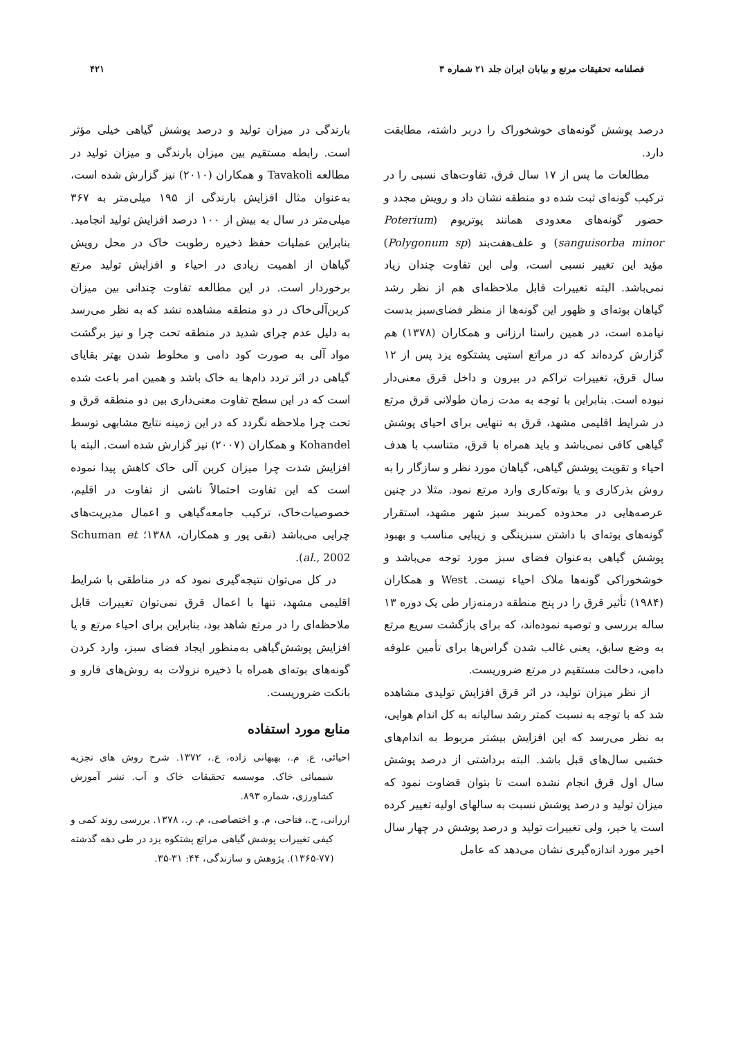فصلنامه تحقیقات مرتع و بیابان ایران جلد ۲۱ شماره ۳ ۴۲۱
درصد پوشش گونه‌های خوشخوراک را دربر داشته، مطابقت دارد.
مطالعات ما پس از ۱۷ سال قرق، تفاوت‌های نسبی را در ترکیب گونه‌ای ثبت شده دو منطقه نشان داد و رویش مجدد و حضور گونه‌های معدودی همانند پوتریوم (Poterium sanguisorba minor) و علف‌هفت‌بند (Polygonum sp) مؤید این تغییر نسبی است، ولی این تفاوت چندان زیاد نمی‌باشد. البته تغییرات قابل ملاحظه‌ای هم از نظر رشد گیاهان بوته‌ای و ظهور این گونه‌ها از منظر فضای‌سبز بدست نیامده است، در همین راستا ارزانی و همکاران (۱۳۷۸) هم گزارش کرده‌اند که در مراتع استپی پشتکوه یزد پس از ۱۲ سال قرق، تغییرات تراکم در بیرون و داخل قرق معنی‌دار نبوده است. بنابراین با توجه به مدت زمان طولانی قرق مرتع در شرایط اقلیمی مشهد، قرق به تنهایی برای احیای پوشش گیاهی کافی نمی‌باشد و باید همراه با قرق، متناسب با هدف احیاء و تقویت پوشش گیاهی، گیاهان مورد نظر و سازگار را به روش بذرکاری و یا بوته‌کاری وارد مرتع نمود. مثلا در چنین عرصه‌هایی در محدوده کمربند سبز شهر مشهد، استقرار گونه‌های بوته‌ای با داشتن سبزینگی و زیبایی مناسب و بهبود پوشش گیاهی به‌عنوان فضای سبز مورد توجه می‌باشد و خوشخوراکی گونه‌ها ملاک احیاء نیست. West و همکاران (۱۹۸۴) تأثیر قرق را در پنج منطقه درمنه‌زار طی یک دوره ۱۳ ساله بررسی و توصیه نموده‌اند، که برای بازگشت سریع مرتع به وضع سابق، یعنی غالب شدن گراس‌ها برای تأمین علوفه دامی، دخالت مستقیم در مرتع ضروریست.
از نظر میزان تولید، در اثر قرق افزایش تولیدی مشاهده شد که با توجه به نسبت کمتر رشد سالیانه به کل اندام هوایی، به نظر می‌رسد که این افزایش بیشتر مربوط به اندام‌های خشبی سال‌های قبل باشد. البته برداشتی از درصد پوشش سال اول قرق انجام نشده است تا بتوان قضاوت نمود که میزان تولید و درصد پوشش نسبت به سالهای اولیه تغییر کرده است یا خیر، ولی تغییرات تولید و درصد پوشش در چهار سال اخیر مورد اندازه‌گیری نشان می‌دهد که عامل
بارندگی در میزان تولید و درصد پوشش گیاهی خیلی مؤثر است. رابطه مستقیم بین میزان بارندگی و میزان تولید در مطالعه Tavakoli و همکاران (۲۰۱۰) نیز گزارش شده است، به‌عنوان مثال افزایش بارندگی از ۱۹۵ میلی‌متر به ۳۶۷ میلی‌متر در سال به بیش از ۱۰۰ درصد افزایش تولید انجامید. بنابراین عملیات حفظ ذخیره رطوبت خاک در محل رویش گیاهان از اهمیت زیادی در احیاء و افزایش تولید مرتع برخوردار است. در این مطالعه تفاوت چندانی بین میزان کربن‌آلی‌خاک در دو منطقه مشاهده نشد که به نظر می‌رسد به دلیل عدم چرای شدید در منطقه تحت چرا و نیز برگشت مواد آلی به صورت کود دامی و مخلوط شدن بهتر بقایای گیاهی در اثر تردد دام‌ها به خاک باشد و همین امر باعث شده است که در این سطح تفاوت معنی‌داری بین دو منطقه قرق و تحت چرا ملاحظه نگردد که در این زمینه نتایج مشابهی توسط Kohandel و همکاران (۲۰۰۷) نیز گزارش شده است. البته با افزایش شدت چرا میزان کربن آلی خاک کاهش پیدا نموده است که این تفاوت احتمالاً ناشی از تفاوت در اقلیم، خصوصیات‌خاک، ترکیب جامعه‌گیاهی و اعمال مدیریت‌های چرایی می‌باشد (نقی پور و همکاران، ۱۳۸۸؛ Schuman et al., 2002).
در کل می‌توان نتیجه‌گیری نمود که در مناطقی با شرایط اقلیمی مشهد، تنها با اعمال قرق نمی‌توان تغییرات قابل ملاحظه‌ای را در مرتع شاهد بود، بنابراین برای احیاء مرتع و یا افزایش پوشش‌گیاهی به‌منظور ایجاد فضای سبز، وارد کردن گونه‌های بوته‌ای همراه با ذخیره نزولات به روش‌های فارو و بانکت ضروریست.
منابع مورد استفاده
احیائی، ع. م.، بهبهانی زاده، ع.، ۱۳۷۲. شرح روش های تجزیه شیمیائی خاک. موسسه تحقیقات خاک و آب. نشر آموزش کشاورزی، شماره ۸۹۳.
ارزانی، ح.، فتاحی، م. و اختصاصی، م. ر.، ۱۳۷۸. بررسی روند کمی و کیفی تغییرات پوشش گیاهی مراتع پشتکوه یزد در طی دهه گذشته (۷۷-۱۳۶۵). پژوهش و سازندگی، ۴۴: ۳۱-۳۵.